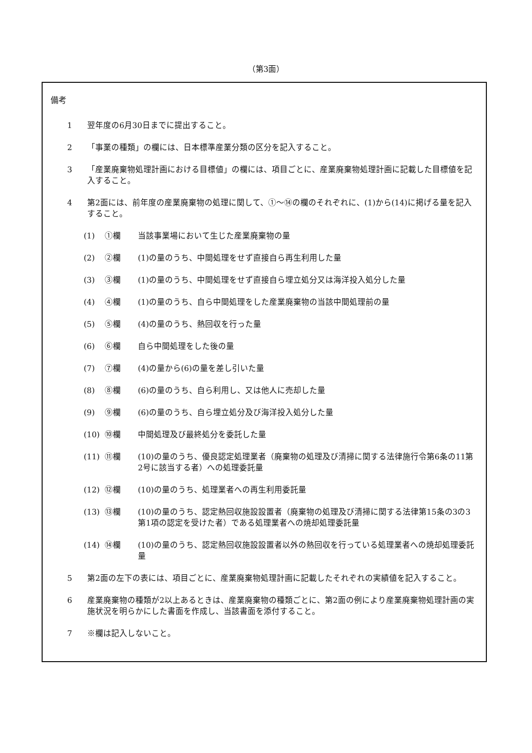（第3面）
備考
1 翌年度の6月30日までに提出すること。
2 「事業の種類」の欄には、日本標準産業分類の区分を記入すること。
3 「産業廃棄物処理計画における目標値」の欄には、項目ごとに、産業廃棄物処理計画に記載した目標値を記入すること。
4 第2面には、前年度の産業廃棄物の処理に関して、①～⑭の欄のそれぞれに、(1)から(14)に掲げる量を記入すること。
(1) ①欄 当該事業場において生じた産業廃棄物の量
(2) ②欄 (1)の量のうち、中間処理をせず直接自ら再生利用した量
(3) ③欄 (1)の量のうち、中間処理をせず直接自ら埋立処分又は海洋投入処分した量
(4) ④欄 (1)の量のうち、自ら中間処理をした産業廃棄物の当該中間処理前の量
(5) ⑤欄 (4)の量のうち、熱回収を行った量
(6) ⑥欄 自ら中間処理をした後の量
(7) ⑦欄 (4)の量から(6)の量を差し引いた量
(8) ⑧欄 (6)の量のうち、自ら利用し、又は他人に売却した量
(9) ⑨欄 (6)の量のうち、自ら埋立処分及び海洋投入処分した量
(10) ⑩欄 中間処理及び最終処分を委託した量
(11) ⑪欄 (10)の量のうち、優良認定処理業者（廃棄物の処理及び清掃に関する法律施行令第6条の11第2号に該当する者）への処理委託量
(12) ⑫欄 (10)の量のうち、処理業者への再生利用委託量
(13) ⑬欄 (10)の量のうち、認定熱回収施設設置者（廃棄物の処理及び清掃に関する法律第15条の3の3第1項の認定を受けた者）である処理業者への焼却処理委託量
(14) ⑭欄 (10)の量のうち、認定熱回収施設設置者以外の熱回収を行っている処理業者への焼却処理委託量
5 第2面の左下の表には、項目ごとに、産業廃棄物処理計画に記載したそれぞれの実績値を記入すること。
6 産業廃棄物の種類が2以上あるときは、産業廃棄物の種類ごとに、第2面の例により産業廃棄物処理計画の実施状況を明らかにした書面を作成し、当該書面を添付すること。
7 ※欄は記入しないこと。